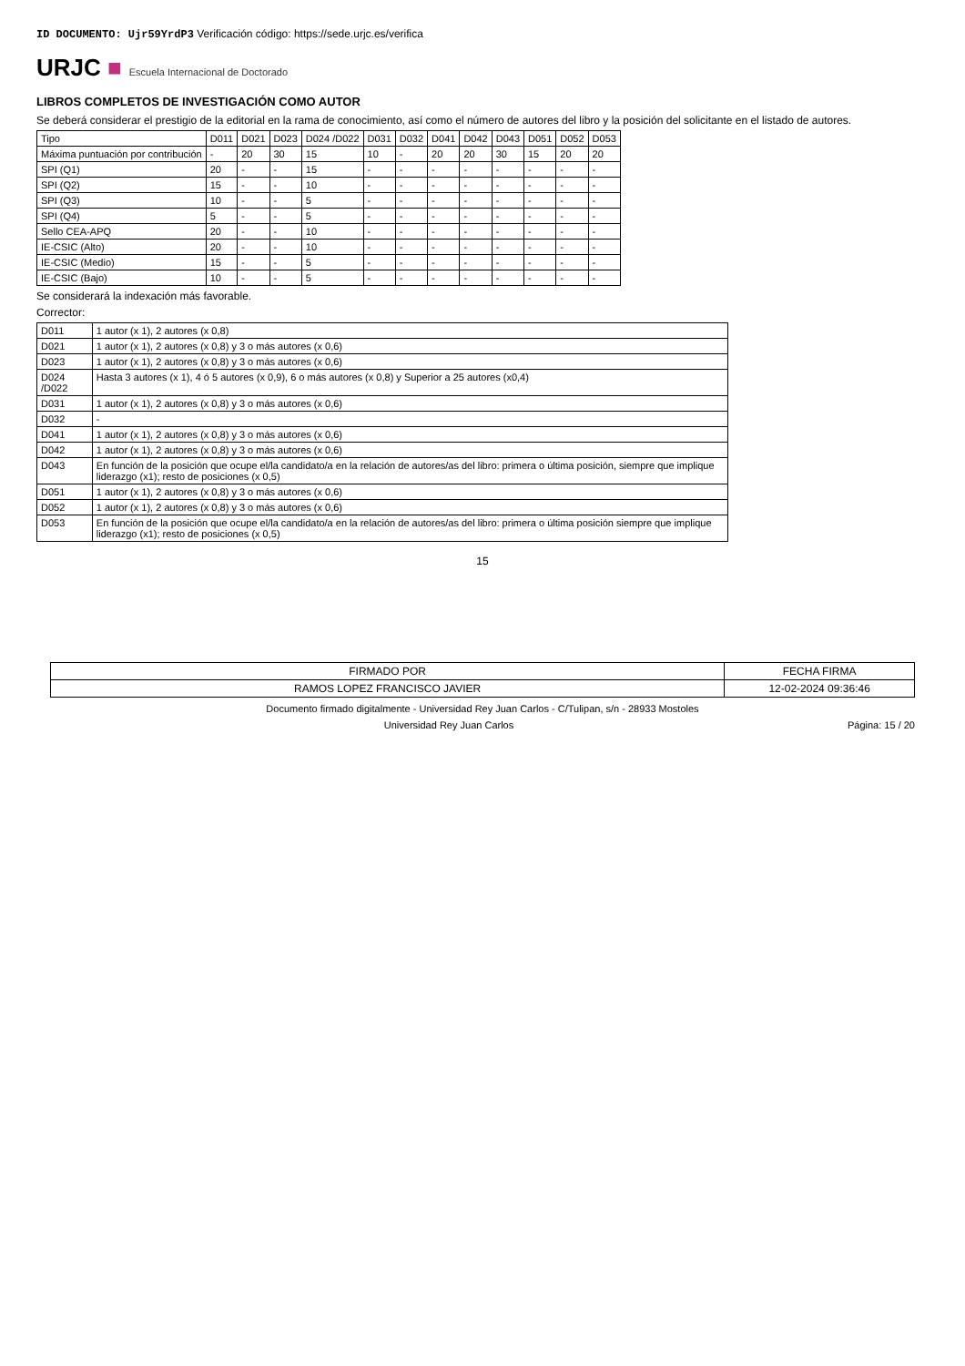ID DOCUMENTO: Ujr59YrdP3 Verificación código: https://sede.urjc.es/verifica
URJC ■ Escuela Internacional de Doctorado
LIBROS COMPLETOS DE INVESTIGACIÓN COMO AUTOR
Se deberá considerar el prestigio de la editorial en la rama de conocimiento, así como el número de autores del libro y la posición del solicitante en el listado de autores.
| Tipo | D011 | D021 | D023 | D024 /D022 | D031 | D032 | D041 | D042 | D043 | D051 | D052 | D053 |
| --- | --- | --- | --- | --- | --- | --- | --- | --- | --- | --- | --- | --- |
| Máxima puntuación por contribución | - | 20 | 30 | 15 | 10 | - | 20 | 20 | 30 | 15 | 20 | 20 |
| SPI (Q1) | 20 | - | - | 15 | - | - | - | - | - | - | - | - |
| SPI (Q2) | 15 | - | - | 10 | - | - | - | - | - | - | - | - |
| SPI (Q3) | 10 | - | - | 5 | - | - | - | - | - | - | - | - |
| SPI (Q4) | 5 | - | - | 5 | - | - | - | - | - | - | - | - |
| Sello CEA-APQ | 20 | - | - | 10 | - | - | - | - | - | - | - | - |
| IE-CSIC (Alto) | 20 | - | - | 10 | - | - | - | - | - | - | - | - |
| IE-CSIC (Medio) | 15 | - | - | 5 | - | - | - | - | - | - | - | - |
| IE-CSIC (Bajo) | 10 | - | - | 5 | - | - | - | - | - | - | - | - |
Se considerará la indexación más favorable.
Corrector:
| D011 | 1 autor (x 1), 2 autores (x 0,8) |
| D021 | 1 autor (x 1), 2 autores (x 0,8) y 3 o más autores (x 0,6) |
| D023 | 1 autor (x 1), 2 autores (x 0,8) y 3 o más autores (x 0,6) |
| D024 /D022 | Hasta 3 autores (x 1), 4 ó 5 autores (x 0,9), 6 o más autores (x 0,8) y Superior a 25 autores (x0,4) |
| D031 | 1 autor (x 1), 2 autores (x 0,8) y 3 o más autores (x 0,6) |
| D032 | - |
| D041 | 1 autor (x 1), 2 autores (x 0,8) y 3 o más autores (x 0,6) |
| D042 | 1 autor (x 1), 2 autores (x 0,8) y 3 o más autores (x 0,6) |
| D043 | En función de la posición que ocupe el/la candidato/a en la relación de autores/as del libro: primera o última posición, siempre que implique liderazgo (x1); resto de posiciones (x 0,5) |
| D051 | 1 autor (x 1), 2 autores (x 0,8) y 3 o más autores (x 0,6) |
| D052 | 1 autor (x 1), 2 autores (x 0,8) y 3 o más autores (x 0,6) |
| D053 | En función de la posición que ocupe el/la candidato/a en la relación de autores/as del libro: primera o última posición siempre que implique liderazgo (x1); resto de posiciones (x 0,5) |
15
| FIRMADO POR | FECHA FIRMA |
| RAMOS LOPEZ FRANCISCO JAVIER | 12-02-2024 09:36:46 |
Documento firmado digitalmente - Universidad Rey Juan Carlos - C/Tulipan, s/n - 28933 Mostoles
Universidad Rey Juan Carlos Página: 15 / 20